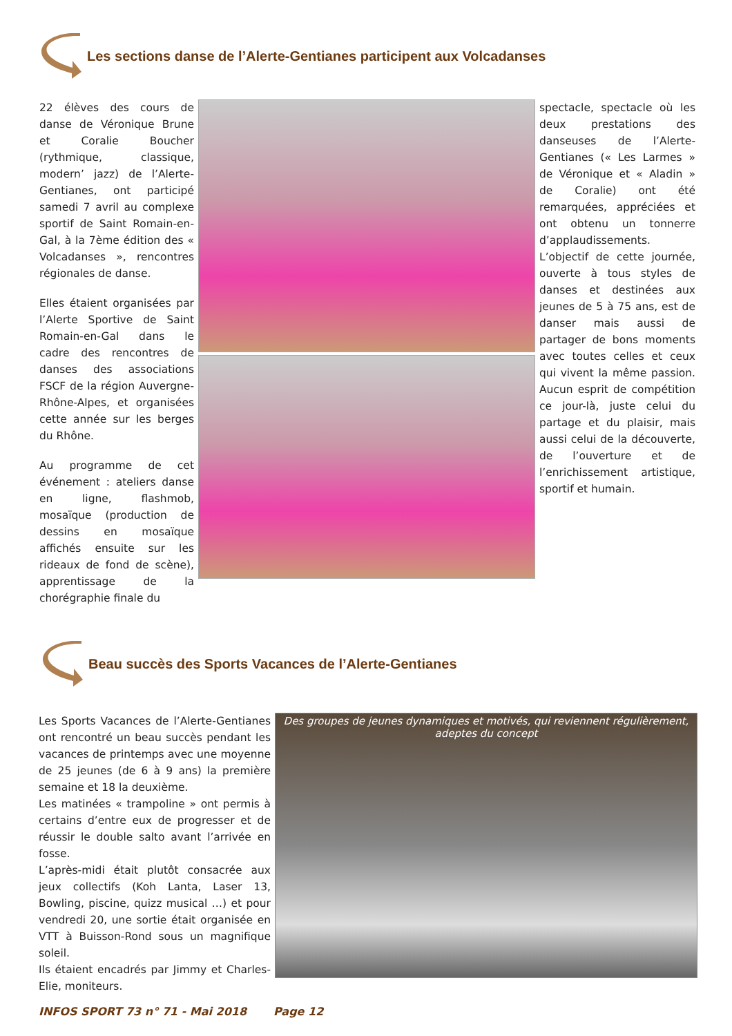Les sections danse de l’Alerte-Gentianes participent aux Volcadanses
22 élèves des cours de danse de Véronique Brune et Coralie Boucher (rythmique, classique, modern’ jazz) de l’Alerte-Gentianes, ont participé samedi 7 avril au complexe sportif de Saint Romain-en-Gal, à la 7ème édition des « Volcadanses », rencontres régionales de danse.
Elles étaient organisées par l’Alerte Sportive de Saint Romain-en-Gal dans le cadre des rencontres de danses des associations FSCF de la région Auvergne-Rhône-Alpes, et organisées cette année sur les berges du Rhône.
Au programme de cet événement : ateliers danse en ligne, flashmob, mosaïque (production de dessins en mosaïque affichés ensuite sur les rideaux de fond de scène), apprentissage de la chorégraphie finale du
spectacle, spectacle où les deux prestations des danseuses de l’Alerte-Gentianes (« Les Larmes » de Véronique et « Aladin » de Coralie) ont été remarquées, appréciées et ont obtenu un tonnerre d’applaudissements.
L’objectif de cette journée, ouverte à tous styles de danses et destinées aux jeunes de 5 à 75 ans, est de danser mais aussi de partager de bons moments avec toutes celles et ceux qui vivent la même passion. Aucun esprit de compétition ce jour-là, juste celui du partage et du plaisir, mais aussi celui de la découverte, de l’ouverture et de l’enrichissement artistique, sportif et humain.
Beau succès des Sports Vacances de l’Alerte-Gentianes
Les Sports Vacances de l’Alerte-Gentianes ont rencontré un beau succès pendant les vacances de printemps avec une moyenne de 25 jeunes (de 6 à 9 ans) la première semaine et 18 la deuxième.
Les matinées « trampoline » ont permis à certains d’entre eux de progresser et de réussir le double salto avant l’arrivée en fosse.
L’après-midi était plutôt consacrée aux jeux collectifs (Koh Lanta, Laser 13, Bowling, piscine, quizz musical …) et pour vendredi 20, une sortie était organisée en VTT à Buisson-Rond sous un magnifique soleil.
Ils étaient encadrés par Jimmy et Charles-Elie, moniteurs.
Des groupes de jeunes dynamiques et motivés, qui reviennent régulièrement,
adeptes du concept
INFOS SPORT 73 n° 71 - Mai 2018 Page 12